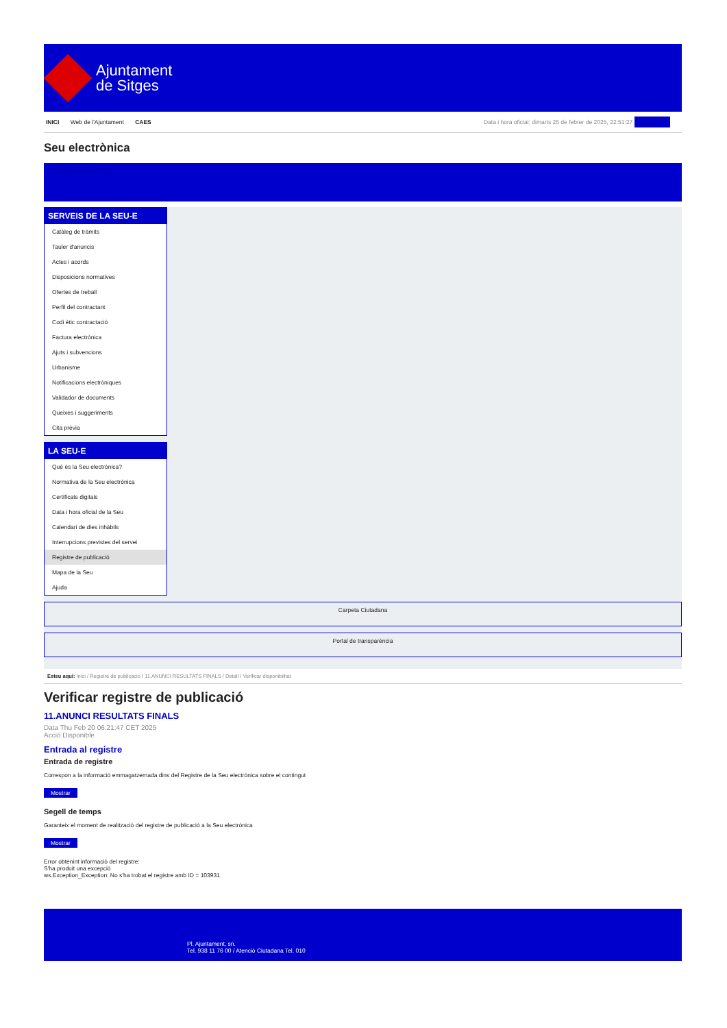Ajuntament
de Sitges
INICI Web de l'Ajuntament CAES
Data i hora oficial: dimarts 25 de febrer de 2025, 22:51:27 Directorio
Seu electrònica
Obtenir còpia autèntica
SERVEIS DE LA SEU-E
Catàleg de tràmits
Tauler d'anuncis
Actes i acords
Disposicions normatives
Ofertes de treball
Perfil del contractant
Codi ètic contractació
Factura electrònica
Ajuts i subvencions
Urbanisme
Notificacions electròniques
Validador de documents
Queixes i suggeriments
Cita prèvia
LA SEU-E
Què és la Seu electrònica?
Normativa de la Seu electrònica
Certificats digitals
Data i hora oficial de la Seu
Calendari de dies inhàbils
Interrupcions previstes del servei
Registre de publicació
Mapa de la Seu
Ajuda
Carpeta Ciutadana
Portal de transparència
Esteu aquí: Inici / Registre de publicació / 11.ANUNCI RESULTATS FINALS / Detall / Verificar disponibilitat
Verificar registre de publicació
11.ANUNCI RESULTATS FINALS
Data Thu Feb 20 06:21:47 CET 2025
Acció Disponible
Entrada al registre
Entrada de registre
Correspon a la informació emmagatzemada dins del Registre de la Seu electrònica sobre el contingut
Mostrar
Segell de temps
Garanteix el moment de realització del registre de publicació a la Seu electrònica
Mostrar
Error obtenint informació del registre:
S'ha produit una excepció
ws.Exception_Exception: No s'ha trobat el registre amb ID = 103931
Pl. Ajuntament, sn.
Tel. 938 11 76 00 / Atenció Ciutadana Tel. 010